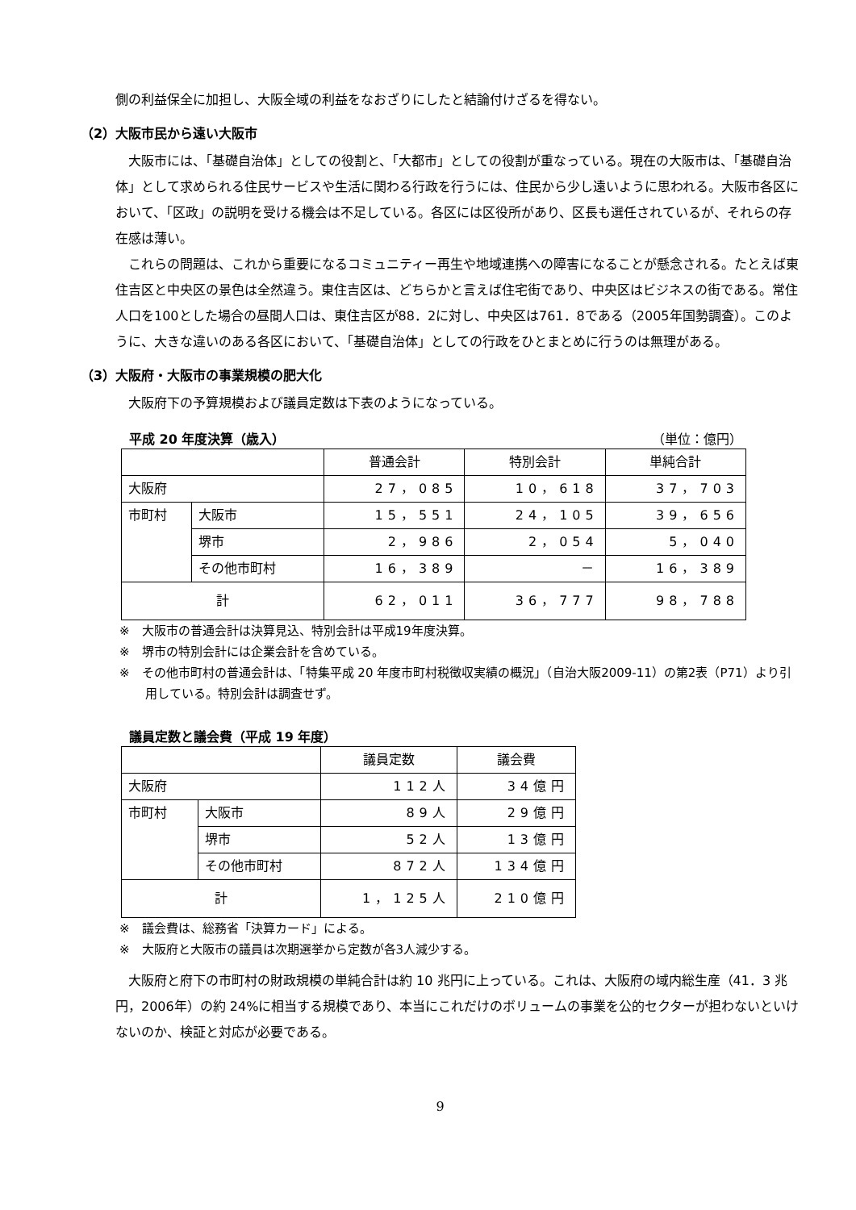側の利益保全に加担し、大阪全域の利益をなおざりにしたと結論付けざるを得ない。
（2）大阪市民から遠い大阪市
大阪市には、「基礎自治体」としての役割と、「大都市」としての役割が重なっている。現在の大阪市は、「基礎自治体」として求められる住民サービスや生活に関わる行政を行うには、住民から少し遠いように思われる。大阪市各区において、「区政」の説明を受ける機会は不足している。各区には区役所があり、区長も選任されているが、それらの存在感は薄い。
これらの問題は、これから重要になるコミュニティー再生や地域連携への障害になることが懸念される。たとえば東住吉区と中央区の景色は全然違う。東住吉区は、どちらかと言えば住宅街であり、中央区はビジネスの街である。常住人口を100とした場合の昼間人口は、東住吉区が88．2に対し、中央区は761．8である（2005年国勢調査）。このように、大きな違いのある各区において、「基礎自治体」としての行政をひとまとめに行うのは無理がある。
（3）大阪府・大阪市の事業規模の肥大化
大阪府下の予算規模および議員定数は下表のようになっている。
平成 20 年度決算（歳入） （単位：億円）
| | | 普通会計 | 特別会計 | 単純合計 |
| --- | --- | --- | --- | --- |
| 大阪府 | | 27，085 | 10，618 | 37，703 |
| 市町村 | 大阪市 | 15，551 | 24，105 | 39，656 |
| | 堺市 | 2，986 | 2，054 | 5，040 |
| | その他市町村 | 16，389 | － | 16，389 |
| 計 | | 62，011 | 36，777 | 98，788 |
※　大阪市の普通会計は決算見込、特別会計は平成19年度決算。
※　堺市の特別会計には企業会計を含めている。
※　その他市町村の普通会計は、「特集平成 20 年度市町村税徴収実績の概況」（自治大阪2009-11）の第2表（P71）より引用している。特別会計は調査せず。
議員定数と議会費（平成 19 年度）
| | | 議員定数 | 議会費 |
| --- | --- | --- | --- |
| 大阪府 | | 112人 | 34億円 |
| 市町村 | 大阪市 | 89人 | 29億円 |
| | 堺市 | 52人 | 13億円 |
| | その他市町村 | 872人 | 134億円 |
| 計 | | 1，125人 | 210億円 |
※　議会費は、総務省「決算カード」による。
※　大阪府と大阪市の議員は次期選挙から定数が各3人減少する。
大阪府と府下の市町村の財政規模の単純合計は約 10 兆円に上っている。これは、大阪府の域内総生産（41．3 兆円，2006年）の約 24%に相当する規模であり、本当にこれだけのボリュームの事業を公的セクターが担わないといけないのか、検証と対応が必要である。
9